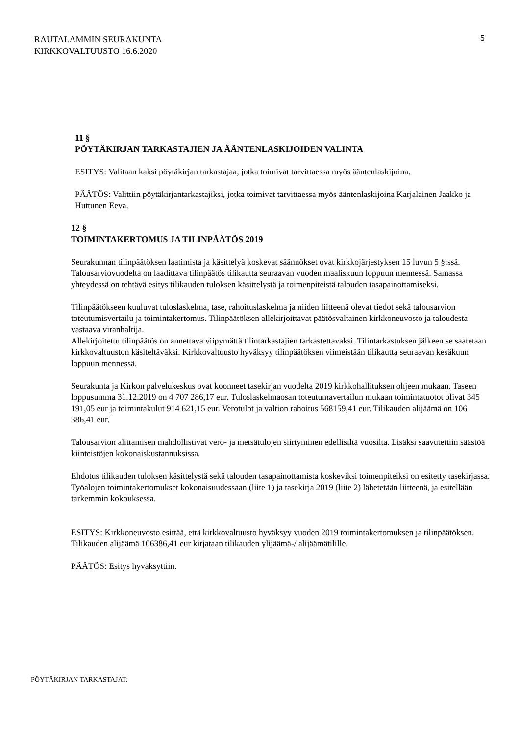RAUTALAMMIN SEURAKUNTA
KIRKKOVALTUUSTO 16.6.2020
5
11 §
PÖYTÄKIRJAN TARKASTAJIEN JA ÄÄNTENLASKIJOIDEN VALINTA
ESITYS: Valitaan kaksi pöytäkirjan tarkastajaa, jotka toimivat tarvittaessa myös ääntenlaskijoina.
PÄÄTÖS: Valittiin pöytäkirjantarkastajiksi, jotka toimivat tarvittaessa myös ääntenlaskijoina Karjalainen Jaakko ja Huttunen Eeva.
12 §
TOIMINTAKERTOMUS JA TILINPÄÄTÖS 2019
Seurakunnan tilinpäätöksen laatimista ja käsittelyä koskevat säännökset ovat kirkkojärjestyksen 15 luvun 5 §:ssä. Talousarviovuodelta on laadittava tilinpäätös tilikautta seuraavan vuoden maaliskuun loppuun mennessä. Samassa yhteydessä on tehtävä esitys tilikauden tuloksen käsittelystä ja toimenpiteistä talouden tasapainottamiseksi.
Tilinpäätökseen kuuluvat tuloslaskelma, tase, rahoituslaskelma ja niiden liitteenä olevat tiedot sekä talousarvion toteutumisvertailu ja toimintakertomus. Tilinpäätöksen allekirjoittavat päätösvaltainen kirkkoneuvosto ja taloudesta vastaava viranhaltija.
Allekirjoitettu tilinpäätös on annettava viipymättä tilintarkastajien tarkastettavaksi. Tilintarkastuksen jälkeen se saatetaan kirkkovaltuuston käsiteltäväksi. Kirkkovaltuusto hyväksyy tilinpäätöksen viimeistään tilikautta seuraavan kesäkuun loppuun mennessä.
Seurakunta ja Kirkon palvelukeskus ovat koonneet tasekirjan vuodelta 2019 kirkkohallituksen ohjeen mukaan. Taseen loppusumma 31.12.2019 on 4 707 286,17 eur. Tuloslaskelmaosan toteutumavertailun mukaan toimintatuotot olivat 345 191,05 eur ja toimintakulut 914 621,15 eur. Verotulot ja valtion rahoitus 568159,41 eur. Tilikauden alijäämä on 106 386,41 eur.
Talousarvion alittamisen mahdollistivat vero- ja metsätulojen siirtyminen edellisiltä vuosilta. Lisäksi saavutettiin säästöä kiinteistöjen kokonaiskustannuksissa.
Ehdotus tilikauden tuloksen käsittelystä sekä talouden tasapainottamista koskeviksi toimenpiteiksi on esitetty tasekirjassa. Työalojen toimintakertomukset kokonaisuudessaan (liite 1) ja tasekirja 2019 (liite 2) lähetetään liitteenä, ja esitellään tarkemmin kokouksessa.
ESITYS: Kirkkoneuvosto esittää, että kirkkovaltuusto hyväksyy vuoden 2019 toimintakertomuksen ja tilinpäätöksen. Tilikauden alijäämä 106386,41 eur kirjataan tilikauden ylijäämä-/ alijäämätilille.
PÄÄTÖS: Esitys hyväksyttiin.
PÖYTÄKIRJAN TARKASTAJAT: